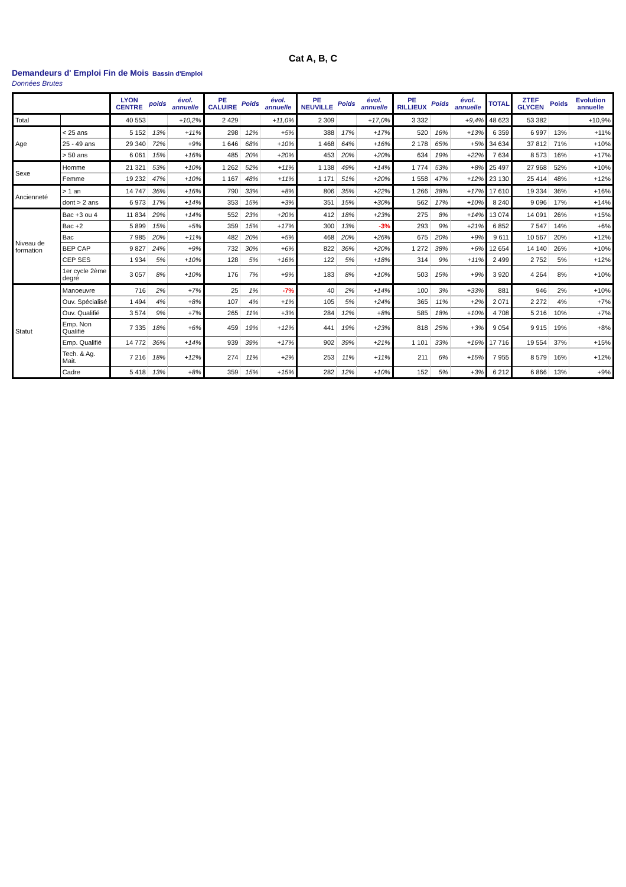Cat A, B, C
Demandeurs d' Emploi Fin de Mois Bassin d'Emploi
Données Brutes
| | | LYON CENTRE | poids | évol. annuelle | PE CALUIRE | Poids | évol. annuelle | PE NEUVILLE | Poids | évol. annuelle | PE RILLIEUX | Poids | évol. annuelle | TOTAL | ZTEF GLYCEN | Poids | Evolution annuelle |
| --- | --- | --- | --- | --- | --- | --- | --- | --- | --- | --- | --- | --- | --- | --- | --- | --- | --- |
| Total | | 40 553 | | +10,2% | 2 429 | | +11,0% | 2 309 | | +17,0% | 3 332 | | +9,4% | 48 623 | 53 382 | | +10,9% |
| Age | < 25 ans | 5 152 | 13% | +11% | 298 | 12% | +5% | 388 | 17% | +17% | 520 | 16% | +13% | 6 359 | 6 997 | 13% | +11% |
| | 25 - 49 ans | 29 340 | 72% | +9% | 1 646 | 68% | +10% | 1 468 | 64% | +16% | 2 178 | 65% | +5% | 34 634 | 37 812 | 71% | +10% |
| | > 50 ans | 6 061 | 15% | +16% | 485 | 20% | +20% | 453 | 20% | +20% | 634 | 19% | +22% | 7 634 | 8 573 | 16% | +17% |
| Sexe | Homme | 21 321 | 53% | +10% | 1 262 | 52% | +11% | 1 138 | 49% | +14% | 1 774 | 53% | +8% | 25 497 | 27 968 | 52% | +10% |
| | Femme | 19 232 | 47% | +10% | 1 167 | 48% | +11% | 1 171 | 51% | +20% | 1 558 | 47% | +12% | 23 130 | 25 414 | 48% | +12% |
| Ancienneté | > 1 an | 14 747 | 36% | +16% | 790 | 33% | +8% | 806 | 35% | +22% | 1 266 | 38% | +17% | 17 610 | 19 334 | 36% | +16% |
| | dont > 2 ans | 6 973 | 17% | +14% | 353 | 15% | +3% | 351 | 15% | +30% | 562 | 17% | +10% | 8 240 | 9 096 | 17% | +14% |
| Niveau de formation | Bac +3 ou 4 | 11 834 | 29% | +14% | 552 | 23% | +20% | 412 | 18% | +23% | 275 | 8% | +14% | 13 074 | 14 091 | 26% | +15% |
| | Bac +2 | 5 899 | 15% | +5% | 359 | 15% | +17% | 300 | 13% | -3% | 293 | 9% | +21% | 6 852 | 7 547 | 14% | +6% |
| | Bac | 7 985 | 20% | +11% | 482 | 20% | +5% | 468 | 20% | +26% | 675 | 20% | +9% | 9 611 | 10 567 | 20% | +12% |
| | BEP CAP | 9 827 | 24% | +9% | 732 | 30% | +6% | 822 | 36% | +20% | 1 272 | 38% | +6% | 12 654 | 14 140 | 26% | +10% |
| | CEP SES | 1 934 | 5% | +10% | 128 | 5% | +16% | 122 | 5% | +18% | 314 | 9% | +11% | 2 499 | 2 752 | 5% | +12% |
| | 1er cycle 2ème degré | 3 057 | 8% | +10% | 176 | 7% | +9% | 183 | 8% | +10% | 503 | 15% | +9% | 3 920 | 4 264 | 8% | +10% |
| Statut | Manoeuvre | 716 | 2% | +7% | 25 | 1% | -7% | 40 | 2% | +14% | 100 | 3% | +33% | 881 | 946 | 2% | +10% |
| | Ouv. Spécialisé | 1 494 | 4% | +8% | 107 | 4% | +1% | 105 | 5% | +24% | 365 | 11% | +2% | 2 071 | 2 272 | 4% | +7% |
| | Ouv. Qualifié | 3 574 | 9% | +7% | 265 | 11% | +3% | 284 | 12% | +8% | 585 | 18% | +10% | 4 708 | 5 216 | 10% | +7% |
| | Emp. Non Qualifié | 7 335 | 18% | +6% | 459 | 19% | +12% | 441 | 19% | +23% | 818 | 25% | +3% | 9 054 | 9 915 | 19% | +8% |
| | Emp. Qualifié | 14 772 | 36% | +14% | 939 | 39% | +17% | 902 | 39% | +21% | 1 101 | 33% | +16% | 17 716 | 19 554 | 37% | +15% |
| | Tech. & Ag. Mait. | 7 216 | 18% | +12% | 274 | 11% | +2% | 253 | 11% | +11% | 211 | 6% | +15% | 7 955 | 8 579 | 16% | +12% |
| | Cadre | 5 418 | 13% | +8% | 359 | 15% | +15% | 282 | 12% | +10% | 152 | 5% | +3% | 6 212 | 6 866 | 13% | +9% |